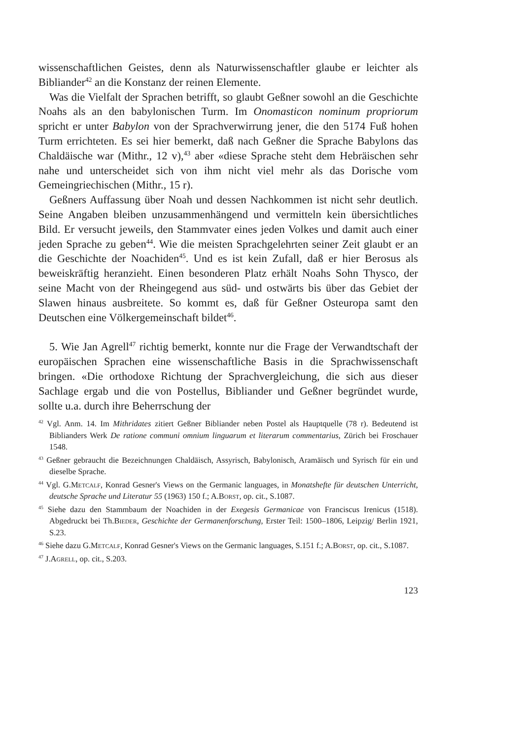wissenschaftlichen Geistes, denn als Naturwissenschaftler glaube er leichter als Bibliander<sup>42</sup> an die Konstanz der reinen Elemente.
Was die Vielfalt der Sprachen betrifft, so glaubt Geßner sowohl an die Geschichte Noahs als an den babylonischen Turm. Im Onomasticon nominum propriorum spricht er unter Babylon von der Sprachverwirrung jener, die den 5174 Fuß hohen Turm errichteten. Es sei hier bemerkt, daß nach Geßner die Sprache Babylons das Chaldäische war (Mithr., 12 v),<sup>43</sup> aber «diese Sprache steht dem Hebräischen sehr nahe und unterscheidet sich von ihm nicht viel mehr als das Dorische vom Gemeingriechischen (Mithr., 15 r).
Geßners Auffassung über Noah und dessen Nachkommen ist nicht sehr deutlich. Seine Angaben bleiben unzusammenhängend und vermitteln kein übersichtliches Bild. Er versucht jeweils, den Stammvater eines jeden Volkes und damit auch einer jeden Sprache zu geben<sup>44</sup>. Wie die meisten Sprachgelehrten seiner Zeit glaubt er an die Geschichte der Noachiden<sup>45</sup>. Und es ist kein Zufall, daß er hier Berosus als beweiskräftig heranzieht. Einen besonderen Platz erhält Noahs Sohn Thysco, der seine Macht von der Rheingegend aus süd- und ostwärts bis über das Gebiet der Slawen hinaus ausbreitete. So kommt es, daß für Geßner Osteuropa samt den Deutschen eine Völkergemeinschaft bildet<sup>46</sup>.
5. Wie Jan Agrell<sup>47</sup> richtig bemerkt, konnte nur die Frage der Verwandtschaft der europäischen Sprachen eine wissenschaftliche Basis in die Sprachwissenschaft bringen. «Die orthodoxe Richtung der Sprachvergleichung, die sich aus dieser Sachlage ergab und die von Postellus, Bibliander und Geßner begründet wurde, sollte u.a. durch ihre Beherrschung der
<sup>42</sup> Vgl. Anm. 14. Im Mithridates zitiert Geßner Bibliander neben Postel als Hauptquelle (78 r). Bedeutend ist Biblianders Werk De ratione communi omnium linguarum et literarum commentarius, Zürich bei Froschauer 1548.
<sup>43</sup> Geßner gebraucht die Bezeichnungen Chaldäisch, Assyrisch, Babylonisch, Aramäisch und Syrisch für ein und dieselbe Sprache.
<sup>44</sup> Vgl. G.Metcalf, Konrad Gesner's Views on the Germanic languages, in Monatshefte für deutschen Unterricht, deutsche Sprache und Literatur 55 (1963) 150 f.; A.Borst, op. cit., S.1087.
<sup>45</sup> Siehe dazu den Stammbaum der Noachiden in der Exegesis Germanicae von Franciscus Irenicus (1518). Abgedruckt bei Th.Bieder, Geschichte der Germanenforschung, Erster Teil: 1500–1806, Leipzig/ Berlin 1921, S.23.
<sup>46</sup> Siehe dazu G.Metcalf, Konrad Gesner's Views on the Germanic languages, S.151 f.; A.Borst, op. cit., S.1087.
<sup>47</sup> J.Agrell, op. cit., S.203.
123